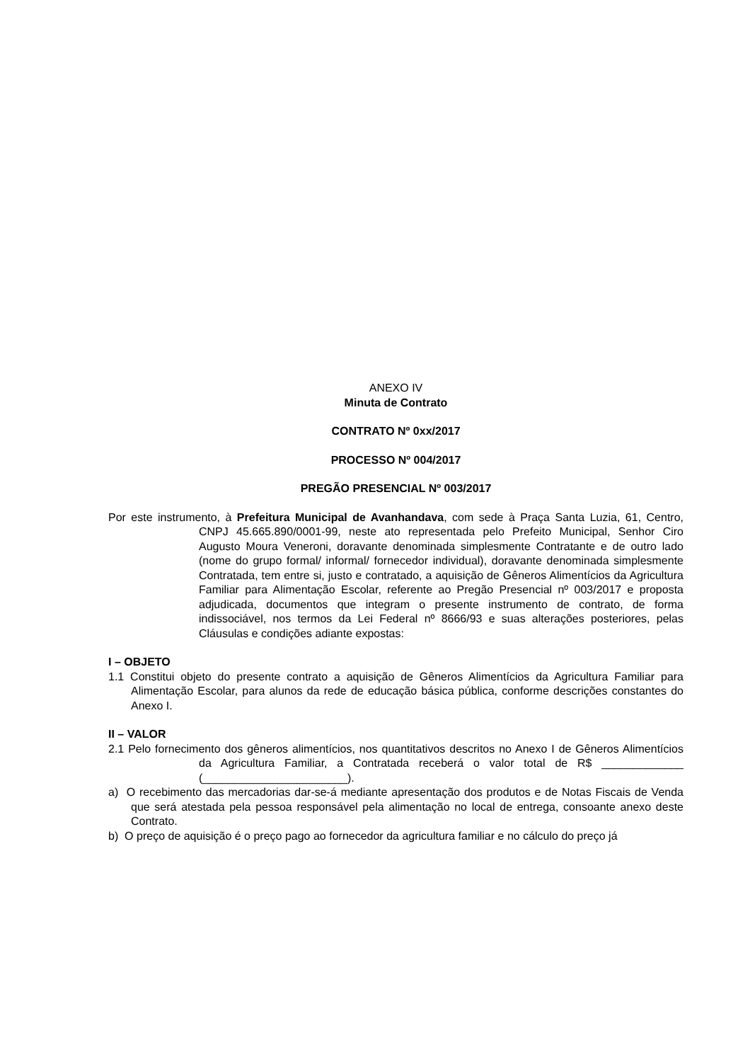ANEXO IV
Minuta de Contrato
CONTRATO Nº 0xx/2017
PROCESSO Nº 004/2017
PREGÃO PRESENCIAL Nº 003/2017
Por este instrumento, à Prefeitura Municipal de Avanhandava, com sede à Praça Santa Luzia, 61, Centro, CNPJ 45.665.890/0001-99, neste ato representada pelo Prefeito Municipal, Senhor Ciro Augusto Moura Veneroni, doravante denominada simplesmente Contratante e de outro lado (nome do grupo formal/ informal/ fornecedor individual), doravante denominada simplesmente Contratada, tem entre si, justo e contratado, a aquisição de Gêneros Alimentícios da Agricultura Familiar para Alimentação Escolar, referente ao Pregão Presencial nº 003/2017 e proposta adjudicada, documentos que integram o presente instrumento de contrato, de forma indissociável, nos termos da Lei Federal nº 8666/93 e suas alterações posteriores, pelas Cláusulas e condições adiante expostas:
I – OBJETO
1.1 Constitui objeto do presente contrato a aquisição de Gêneros Alimentícios da Agricultura Familiar para Alimentação Escolar, para alunos da rede de educação básica pública, conforme descrições constantes do Anexo I.
II – VALOR
2.1 Pelo fornecimento dos gêneros alimentícios, nos quantitativos descritos no Anexo I de Gêneros Alimentícios da Agricultura Familiar, a Contratada receberá o valor total de R$ _____________ (_______________________).
a) O recebimento das mercadorias dar-se-á mediante apresentação dos produtos e de Notas Fiscais de Venda que será atestada pela pessoa responsável pela alimentação no local de entrega, consoante anexo deste Contrato.
b) O preço de aquisição é o preço pago ao fornecedor da agricultura familiar e no cálculo do preço já